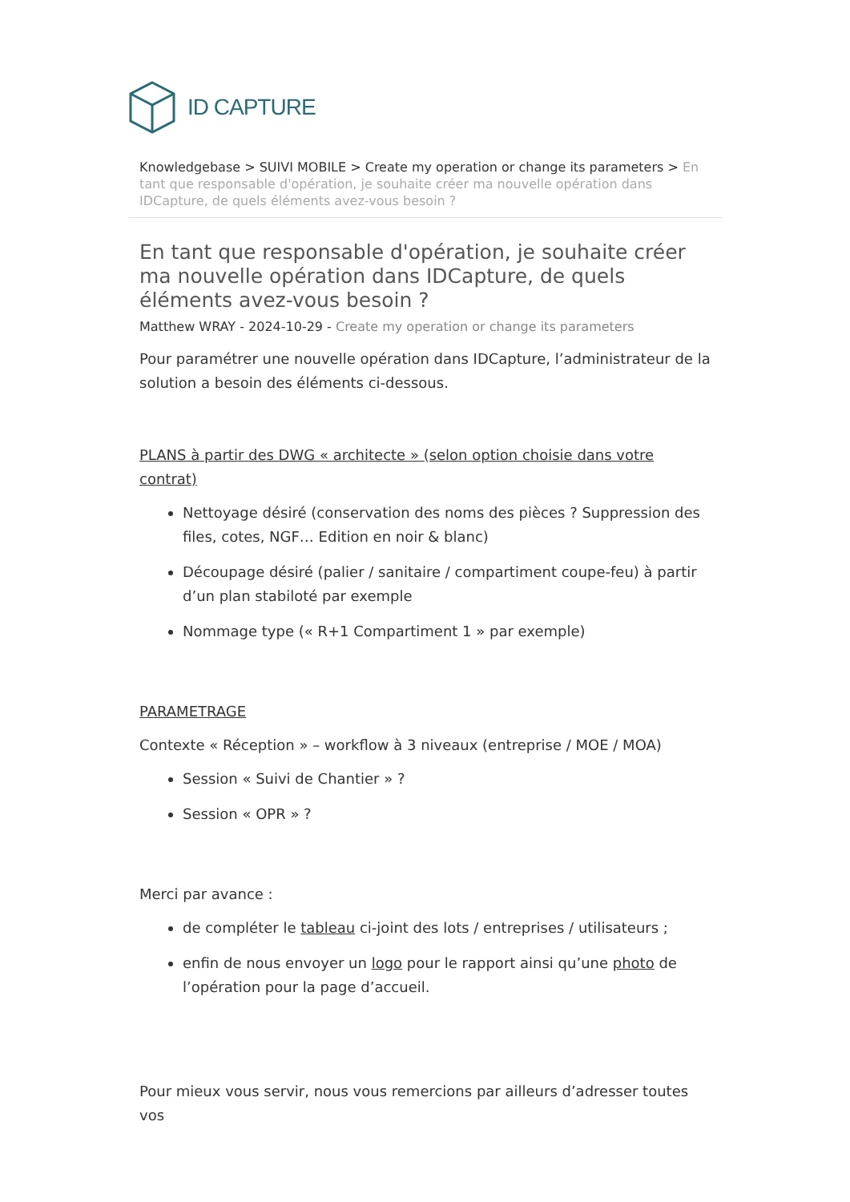ID CAPTURE
Knowledgebase > SUIVI MOBILE > Create my operation or change its parameters > En tant que responsable d'opération, je souhaite créer ma nouvelle opération dans IDCapture, de quels éléments avez-vous besoin ?
En tant que responsable d'opération, je souhaite créer ma nouvelle opération dans IDCapture, de quels éléments avez-vous besoin ?
Matthew WRAY - 2024-10-29 - Create my operation or change its parameters
Pour paramétrer une nouvelle opération dans IDCapture, l’administrateur de la solution a besoin des éléments ci-dessous.
PLANS à partir des DWG « architecte » (selon option choisie dans votre contrat)
Nettoyage désiré (conservation des noms des pièces ? Suppression des files, cotes, NGF… Edition en noir & blanc)
Découpage désiré (palier / sanitaire / compartiment coupe-feu) à partir d’un plan stabiloté par exemple
Nommage type (« R+1 Compartiment 1 » par exemple)
PARAMETRAGE
Contexte « Réception » – workflow à 3 niveaux (entreprise / MOE / MOA)
Session « Suivi de Chantier » ?
Session « OPR » ?
Merci par avance :
de compléter le tableau ci-joint des lots / entreprises / utilisateurs ;
enfin de nous envoyer un logo pour le rapport ainsi qu’une photo de l’opération pour la page d’accueil.
Pour mieux vous servir, nous vous remercions par ailleurs d’adresser toutes vos